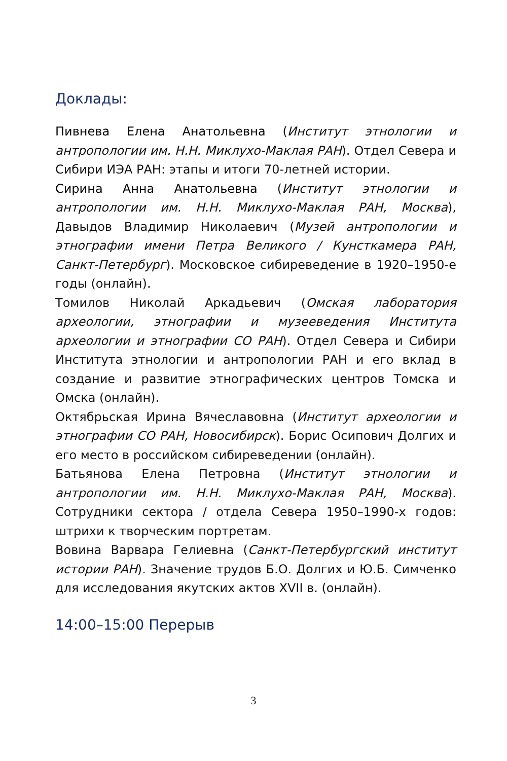Доклады:
Пивнева Елена Анатольевна (Институт этнологии и антропологии им. Н.Н. Миклухо-Маклая РАН). Отдел Севера и Сибири ИЭА РАН: этапы и итоги 70-летней истории.
Сирина Анна Анатольевна (Институт этнологии и антропологии им. Н.Н. Миклухо-Маклая РАН, Москва), Давыдов Владимир Николаевич (Музей антропологии и этнографии имени Петра Великого / Кунсткамера РАН, Санкт-Петербург). Московское сибиреведение в 1920–1950-е годы (онлайн).
Томилов Николай Аркадьевич (Омская лаборатория археологии, этнографии и музееведения Института археологии и этнографии СО РАН). Отдел Севера и Сибири Института этнологии и антропологии РАН и его вклад в создание и развитие этнографических центров Томска и Омска (онлайн).
Октябрьская Ирина Вячеславовна (Институт археологии и этнографии СО РАН, Новосибирск). Борис Осипович Долгих и его место в российском сибиреведении (онлайн).
Батьянова Елена Петровна (Институт этнологии и антропологии им. Н.Н. Миклухо-Маклая РАН, Москва). Сотрудники сектора / отдела Севера 1950–1990-х годов: штрихи к творческим портретам.
Вовина Варвара Гелиевна (Санкт-Петербургский институт истории РАН). Значение трудов Б.О. Долгих и Ю.Б. Симченко для исследования якутских актов XVII в. (онлайн).
14:00–15:00 Перерыв
3